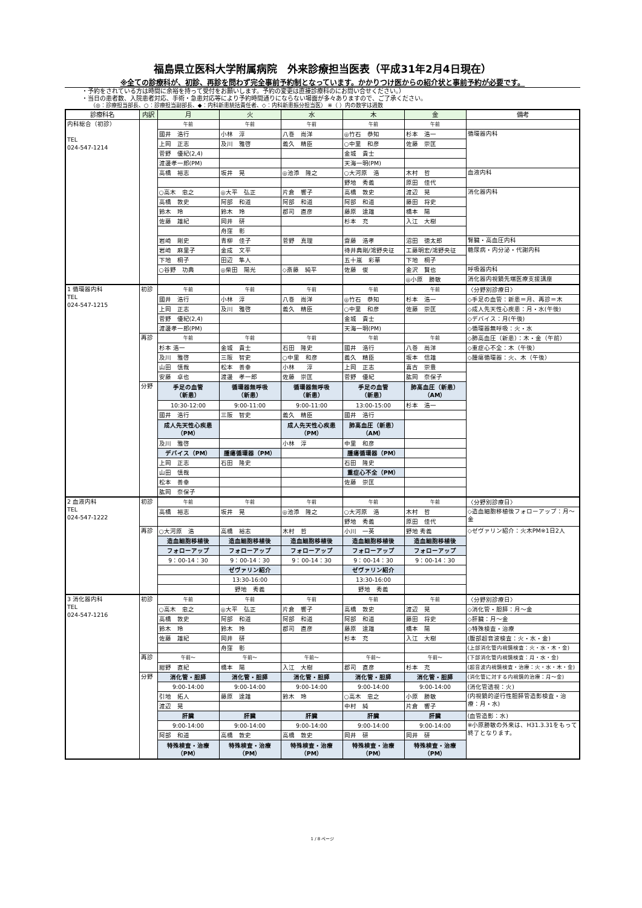福島県立医科大学附属病院　外来診療担当医表（平成31年2月4日現在）
※全ての診療科が、初診、再診を問わず完全事前予約制となっています。かかりつけ医からの紹介状と事前予約が必要です。
・予約をされている方は時間に余裕を持って受付をお願いします。予約の変更は直接診療科のにお問い合せください。）
・当日の患者数、入院患者対応、手術・急患対応等により予約時間通りにならない場面が多々ありますので、ご了承ください。
（◎：診療担当部長、○：診療担当副部長、◆：内科新患統括責任者、◇：内科新患振分担当医） ※（ ）内の数字は週数
| 診療科名 | 内訳 | 月 | 火 | 水 | 木 | 金 | 備考 |
| --- | --- | --- | --- | --- | --- | --- | --- |
| 内科総合（初診） TEL 024-547-1214 | | 午前 | 午前 | 午前 | 午前 | 午前 | |
| | | 國井 浩行 | 小林 淳 | 八巻 尚洋 | ◎竹石 恭知 | 杉本 浩一 | 循環器内科 |
| | | 上岡 正志 | 及川 雅啓 | 義久 精臣 | ○中里 和彦 | 佐藤 崇匡 | |
| | | 菅野 優紀(2,4) | | | 金城 貴士 | | |
| | | 渡邊孝一郎(PM) | | | 天海一明(PM) | | |
| | | 高橋 裕志 | 坂井 晃 | ◎池添 隆之 | ○大河原 浩 | 木村 哲 | 血液内科 |
| | | | | | 野地 秀義 | 原田 佳代 | |
| | | ○高木 忠之 | ◎大平 弘正 | 片倉 響子 | 高橋 敦史 | 渡辺 晃 | 消化器内科 |
| | | 高橋 敦史 | 阿部 和道 | 阿部 和道 | 阿部 和道 | 藤田 将史 | |
| | | 鈴木 玲 | 鈴木 玲 | 郡司 直彦 | 藤原 達雄 | 橋本 陽 | |
| | | 佐藤 雄紀 | 岡井 研 | | 杉本 充 | 入江 大樹 | |
| | | | 舟窪 彰 | | | | |
| | | 岩崎 剛史 | 青柳 佳子 | 菅野 真理 | 齋藤 浩孝 | 沼田 徳太郎 | 腎臓・高血圧内科 |
| | | 岩崎 麻里子 | 金成 文平 | | 待井典剛/鴻野央征 | 工藤明宏/鴻野央征 | 糖尿病・内分泌・代謝内科 |
| | | 下地 桐子 | 田辺 隼人 | | 五十嵐 彩華 | 下地 桐子 | |
| | | ○谷野 功典 | ◎柴田 陽光 | ◇斎藤 純平 | 佐藤 俊 | 金沢 賢也 | 呼吸器内科 |
| | | | | | | ◎小原 勝敏 | 消化器内視鏡先端医療支援講座 |
| 1 循環器内科 TEL 024-547-1215 | 初診 | 午前 | 午前 | 午前 | 午前 | 午前 | 〈分野別診療日〉 |
| | | 國井 浩行 | 小林 淳 | 八巻 尚洋 | ◎竹石 恭知 | 杉本 浩一 | ◇手足の血管：新患＝月、再診＝木 |
| | | 上岡 正志 | 及川 雅啓 | 義久 精臣 | ○中里 和彦 | 佐藤 崇匡 | ◇成人先天性心疾患：月・水(午後) |
| | | 菅野 優紀(2,4) | | | 金城 貴士 | | ◇デバイス：月(午後) |
| | | 渡邊孝一郎(PM) | | | 天海一明(PM) | | ◇循環器無呼吸：火・水 |
| | 再診 | 午前 | 午前 | 午前 | 午前 | 午前 | ◇肺高血圧（新患）：木・金（午前） |
| | | 杉本 浩一 | 金城 貴士 | 石田 隆史 | 國井 浩行 | 八巻 尚洋 | ◇重症心不全：木（午後） |
| | | 及川 雅啓 | 三阪 智史 | ○中里 和彦 | 義久 精臣 | 坂本 信雄 | ◇腫瘍循環器：火、木（午後） |
| | | 山田 慎哉 | 松本 善幸 | 小林 淳 | 上岡 正志 | 喜古 崇豊 | |
| | | 安藤 卓也 | 渡邊 孝一郎 | 佐藤 崇匡 | 菅野 優紀 | 肱岡 奈保子 | |
| | 分野 | 手足の血管 （新患） | 循環器無呼吸 （新患） | 循環器無呼吸 （新患） | 手足の血管 （新患） | 肺高血圧（新患） （AM） | |
| | | 10:30-12:00 | 9:00-11:00 | 9:00-11:00 | 13:00-15:00 | 杉本 浩一 | |
| | | 國井 浩行 | 三阪 智史 | 義久 精臣 | 國井 浩行 | | |
| | | 成人先天性心疾患 （PM） | | 成人先天性心疾患 （PM） | 肺高血圧（新患） （AM） | | |
| | | 及川 雅啓 | | 小林 淳 | 中里 和彦 | | |
| | | デバイス（PM） | 腫瘍循環器（PM） | | 腫瘍循環器（PM） | | |
| | | 上岡 正志 | 石田 隆史 | | 石田 隆史 | | |
| | | 山田 慎哉 | | | 重症心不全（PM） | | |
| | | 松本 善幸 | | | 佐藤 崇匡 | | |
| | | 肱岡 奈保子 | | | | | |
| 2 血液内科 TEL 024-547-1222 | 初診 | 午前 | 午前 | 午前 | 午前 | 午前 | 〈分野別診療日〉 |
| | | 高橋 裕志 | 坂井 晃 | ◎池添 隆之 | ○大河原 浩 | 木村 哲 | ◇造血細胞移植後フォローアップ：月〜金 |
| | | | | | 野地 秀義 | 原田 佳代 | |
| | 再診 | ○大河原 浩 | 高橋 裕志 | 木村 哲 | 小川 一英 | 野地 秀義 | ◇ゼヴァリン紹介：火木PM※1日2人 |
| | | 造血細胞移植後 | 造血細胞移植後 | 造血細胞移植後 | 造血細胞移植後 | 造血細胞移植後 | |
| | | フォローアップ | フォローアップ | フォローアップ | フォローアップ | フォローアップ | |
| | | 9：00-14：30 | 9：00-14：30 | 9：00-14：30 | 9：00-14：30 | 9：00-14：30 | |
| | | | ゼヴァリン紹介 | | ゼヴァリン紹介 | | |
| | | | 13:30-16:00 | | 13:30-16:00 | | |
| | | | 野地 秀義 | | 野地 秀義 | | |
| 3 消化器内科 TEL 024-547-1216 | 初診 | 午前 | 午前 | 午前 | 午前 | 午前 | 〈分野別診療日〉 |
| | | ○高木 忠之 | ◎大平 弘正 | 片倉 響子 | 高橋 敦史 | 渡辺 晃 | ◇消化管・胆膵：月〜金 |
| | | 高橋 敦史 | 阿部 和道 | 阿部 和道 | 阿部 和道 | 藤田 将史 | ◇肝臓：月〜金 |
| | | 鈴木 玲 | 鈴木 玲 | 郡司 直彦 | 藤原 達雄 | 橋本 陽 | ◇特殊検査・治療 |
| | | 佐藤 雄紀 | 岡井 研 | | 杉本 充 | 入江 大樹 | (腹部超音波検査：火・水・金) |
| | | | 舟窪 彰 | | | | (上部消化管内視鏡検査：火・水・木・金) |
| | 再診 | 午前〜 | 午前〜 | 午前〜 | 午前〜 | 午前〜 | (下部消化管内視鏡検査：月・水・金) |
| | | 紺野 直紀 | 橋本 陽 | 入江 大樹 | 郡司 直彦 | 杉本 充 | (超音波内視鏡検査・治療：火・水・木・金) |
| | 分野 | 消化管・胆膵 | 消化管・胆膵 | 消化管・胆膵 | 消化管・胆膵 | 消化管・胆膵 | (消化管に対する内視鏡的治療：月〜金) |
| | | 9:00-14:00 | 9:00-14:00 | 9:00-14:00 | 9:00-14:00 | 9:00-14:00 | (消化管透視：火) |
| | | 引地 拓人 | 藤原 達雄 | 鈴木 玲 | ○高木 忠之 | 小原 勝敏 | (内視鏡的逆行性胆膵管造影検査・治療：月・水) |
| | | 渡辺 晃 | | | 中村 純 | 片倉 響子 | |
| | | 肝臓 | 肝臓 | 肝臓 | 肝臓 | 肝臓 | (血管造影：水) |
| | | 9:00-14:00 | 9:00-14:00 | 9:00-14:00 | 9:00-14:00 | 9:00-14:00 | ※小原勝敏の外来は、H31.3.31をもって終了となります。 |
| | | 阿部 和道 | 高橋 敦史 | 高橋 敦史 | 岡井 研 | 岡井 研 | |
| | | 特殊検査・治療 （PM） | 特殊検査・治療 （PM） | 特殊検査・治療 （PM） | 特殊検査・治療 （PM） | 特殊検査・治療 （PM） | |
1 / 8 ページ